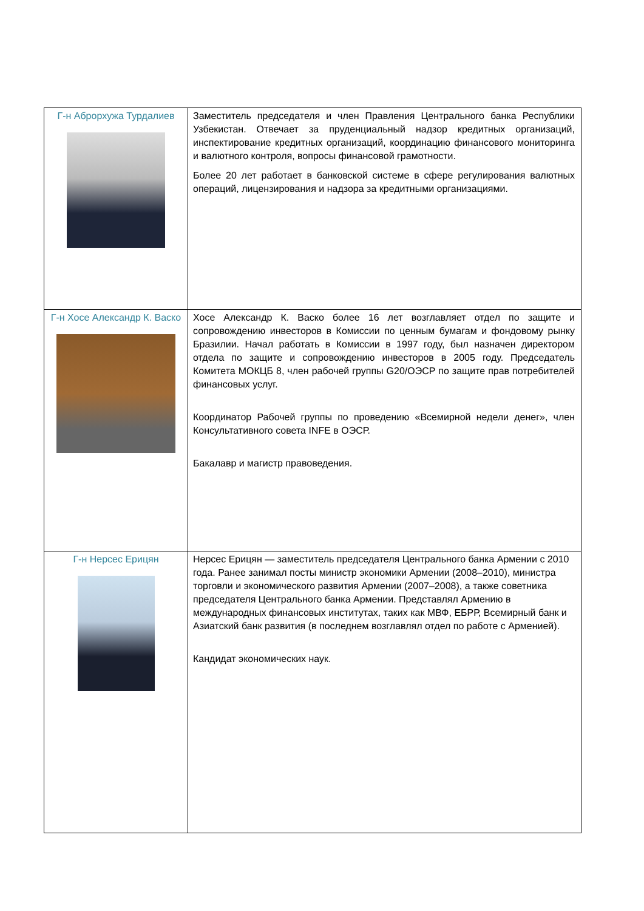| Г-н Аброрхужа Турдалиев | Заместитель председателя и член Правления Центрального банка Республики Узбекистан. Отвечает за пруденциальный надзор кредитных организаций, инспектирование кредитных организаций, координацию финансового мониторинга и валютного контроля, вопросы финансовой грамотности. Более 20 лет работает в банковской системе в сфере регулирования валютных операций, лицензирования и надзора за кредитными организациями. |
| Г-н Хосе Александр К. Васко | Хосе Александр К. Васко более 16 лет возглавляет отдел по защите и сопровождению инвесторов в Комиссии по ценным бумагам и фондовому рынку Бразилии. Начал работать в Комиссии в 1997 году, был назначен директором отдела по защите и сопровождению инвесторов в 2005 году. Председатель Комитета МОКЦБ 8, член рабочей группы G20/ОЭСР по защите прав потребителей финансовых услуг. Координатор Рабочей группы по проведению «Всемирной недели денег», член Консультативного совета INFE в ОЭСР. Бакалавр и магистр правоведения. |
| Г-н Нерсес Ерицян | Нерсес Ерицян — заместитель председателя Центрального банка Армении с 2010 года. Ранее занимал посты министр экономики Армении (2008–2010), министра торговли и экономического развития Армении (2007–2008), а также советника председателя Центрального банка Армении. Представлял Армению в международных финансовых институтах, таких как МВФ, ЕБРР, Всемирный банк и Азиатский банк развития (в последнем возглавлял отдел по работе с Арменией). Кандидат экономических наук. |